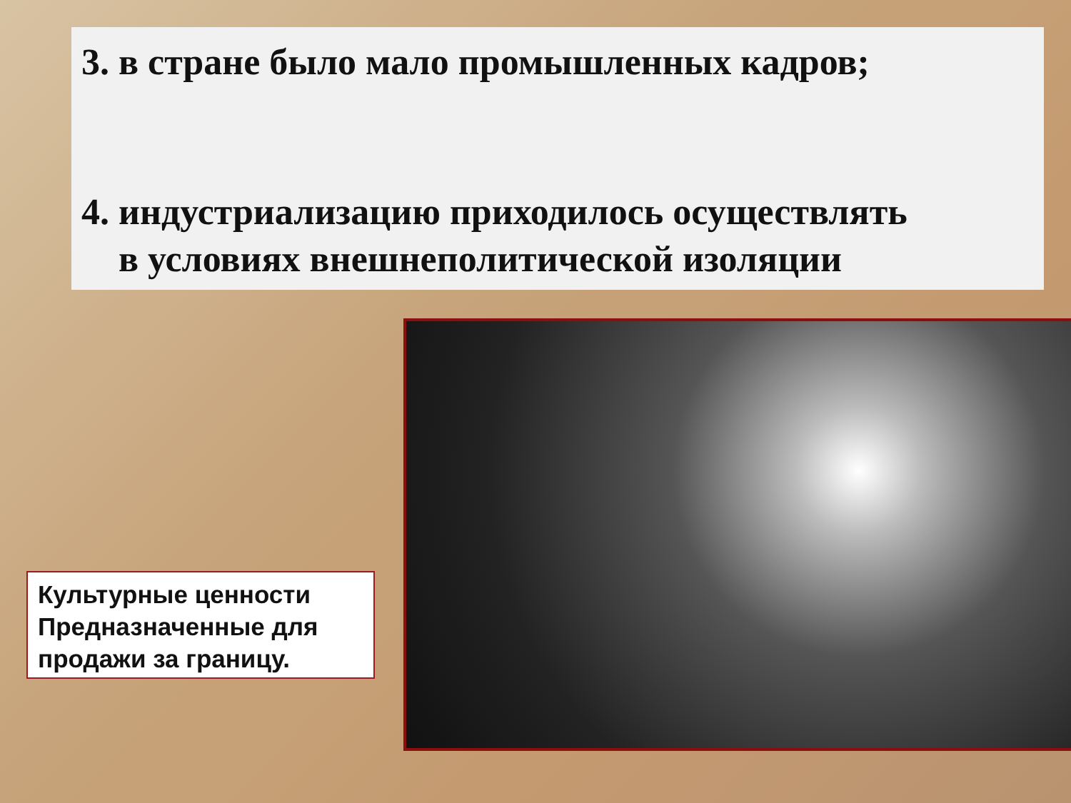3. в стране было мало промышленных кадров;
4. индустриализацию приходилось осуществлять
в условиях внешнеполитической изоляции
Культурные ценности Предназначенные для продажи за границу.